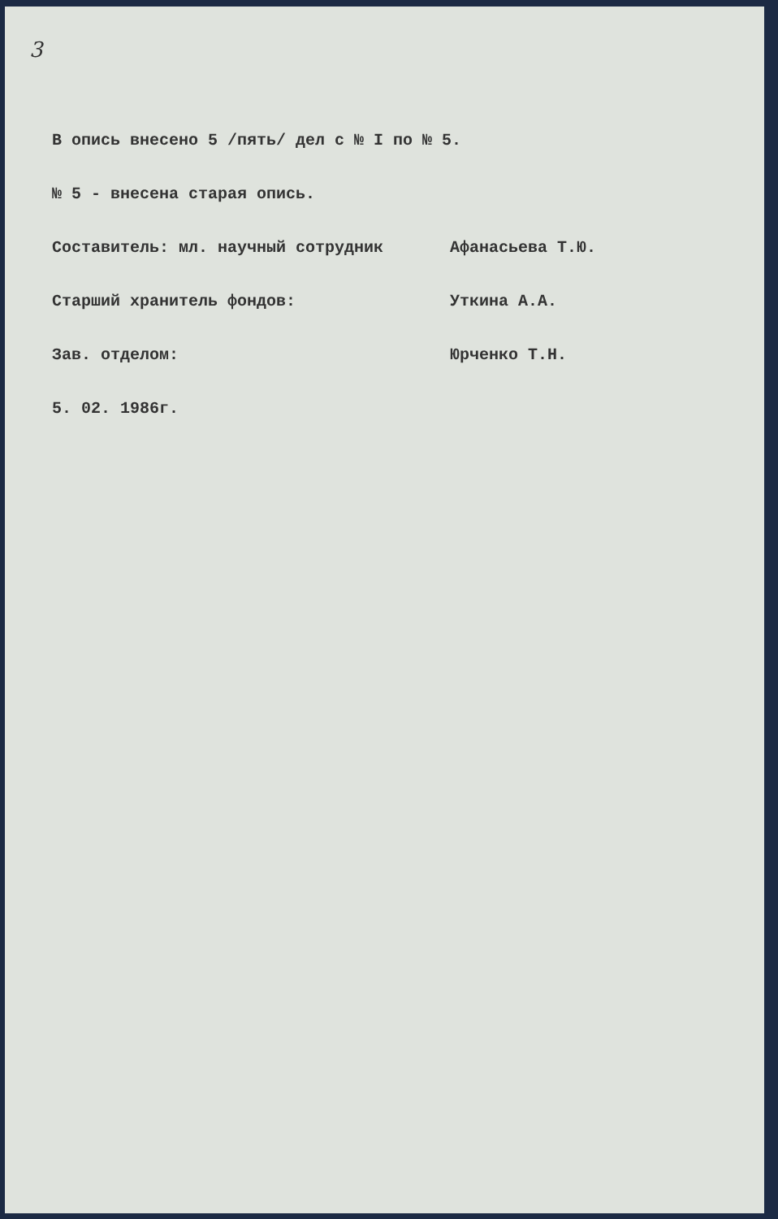3
В опись внесено 5 /пять/ дел с № I по № 5.
№ 5 - внесена старая опись.
Составитель: мл. научный сотрудник Афанасьева Т.Ю.
Старший хранитель фондов: Уткина А.А.
Зав. отделом: Юрченко Т.Н.
5. 02. 1986г.